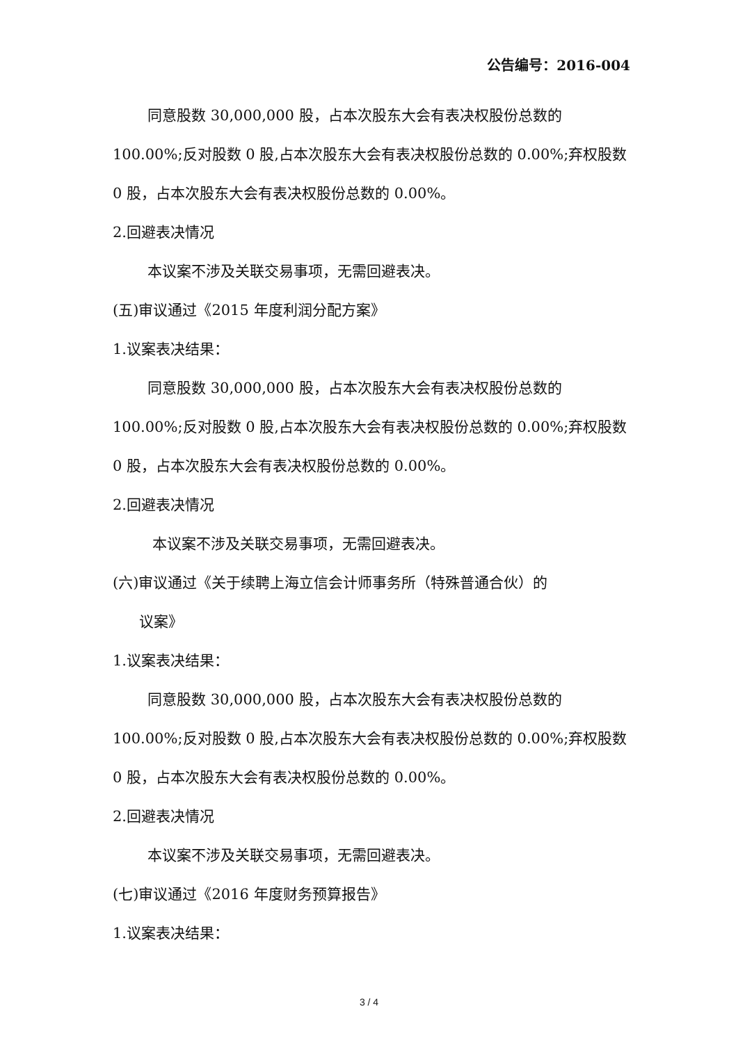公告编号：2016-004
同意股数 30,000,000 股，占本次股东大会有表决权股份总数的 100.00%;反对股数 0 股,占本次股东大会有表决权股份总数的 0.00%;弃权股数 0 股，占本次股东大会有表决权股份总数的 0.00%。
2.回避表决情况
本议案不涉及关联交易事项，无需回避表决。
(五)审议通过《2015 年度利润分配方案》
1.议案表决结果：
同意股数 30,000,000 股，占本次股东大会有表决权股份总数的 100.00%;反对股数 0 股,占本次股东大会有表决权股份总数的 0.00%;弃权股数 0 股，占本次股东大会有表决权股份总数的 0.00%。
2.回避表决情况
本议案不涉及关联交易事项，无需回避表决。
(六)审议通过《关于续聘上海立信会计师事务所（特殊普通合伙）的
议案》
1.议案表决结果：
同意股数 30,000,000 股，占本次股东大会有表决权股份总数的 100.00%;反对股数 0 股,占本次股东大会有表决权股份总数的 0.00%;弃权股数 0 股，占本次股东大会有表决权股份总数的 0.00%。
2.回避表决情况
本议案不涉及关联交易事项，无需回避表决。
(七)审议通过《2016 年度财务预算报告》
1.议案表决结果：
3 / 4